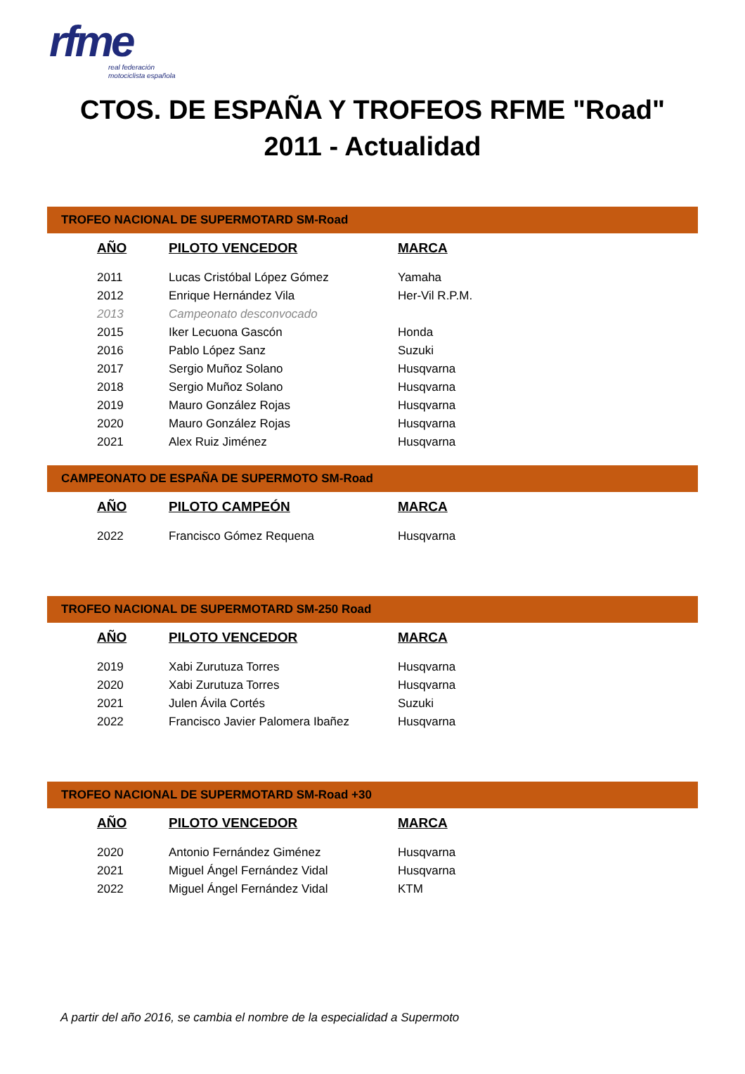rfme
real federación
motociclista española
CTOS. DE ESPAÑA Y TROFEOS RFME "Road"
2011 - Actualidad
TROFEO NACIONAL DE SUPERMOTARD SM-Road
| AÑO | PILOTO VENCEDOR | MARCA |
| --- | --- | --- |
| 2011 | Lucas Cristóbal López Gómez | Yamaha |
| 2012 | Enrique Hernández Vila | Her-Vil R.P.M. |
| 2013 | Campeonato desconvocado | |
| 2015 | Iker Lecuona Gascón | Honda |
| 2016 | Pablo López Sanz | Suzuki |
| 2017 | Sergio Muñoz Solano | Husqvarna |
| 2018 | Sergio Muñoz Solano | Husqvarna |
| 2019 | Mauro González Rojas | Husqvarna |
| 2020 | Mauro González Rojas | Husqvarna |
| 2021 | Alex Ruiz Jiménez | Husqvarna |
CAMPEONATO DE ESPAÑA DE SUPERMOTO SM-Road
| AÑO | PILOTO CAMPEÓN | MARCA |
| --- | --- | --- |
| 2022 | Francisco Gómez Requena | Husqvarna |
TROFEO NACIONAL DE SUPERMOTARD SM-250 Road
| AÑO | PILOTO VENCEDOR | MARCA |
| --- | --- | --- |
| 2019 | Xabi Zurutuza Torres | Husqvarna |
| 2020 | Xabi Zurutuza Torres | Husqvarna |
| 2021 | Julen Ávila Cortés | Suzuki |
| 2022 | Francisco Javier Palomera Ibañez | Husqvarna |
TROFEO NACIONAL DE SUPERMOTARD SM-Road +30
| AÑO | PILOTO VENCEDOR | MARCA |
| --- | --- | --- |
| 2020 | Antonio Fernández Giménez | Husqvarna |
| 2021 | Miguel Ángel Fernández Vidal | Husqvarna |
| 2022 | Miguel Ángel Fernández Vidal | KTM |
A partir del año 2016, se cambia el nombre de la especialidad a Supermoto